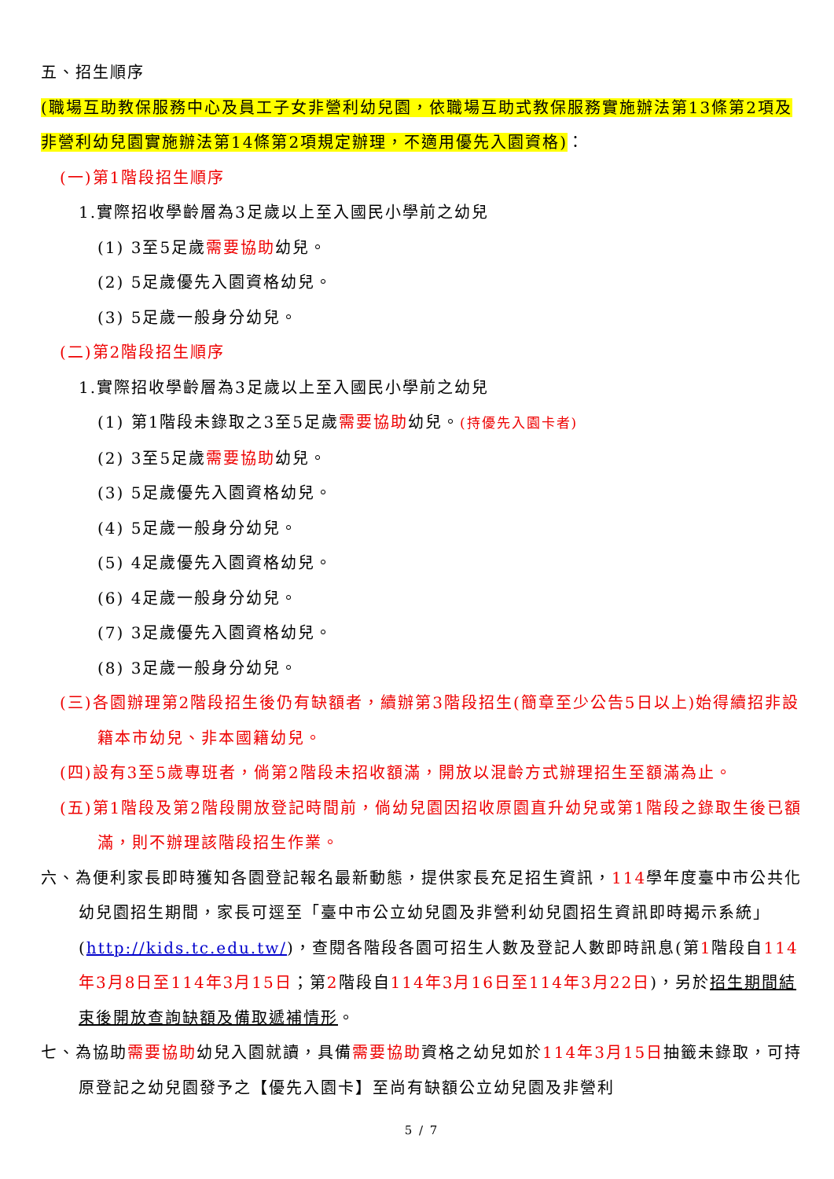五、招生順序
(職場互助教保服務中心及員工子女非營利幼兒園，依職場互助式教保服務實施辦法第13條第2項及非營利幼兒園實施辦法第14條第2項規定辦理，不適用優先入園資格)：
(一)第1階段招生順序
1.實際招收學齡層為3足歲以上至入國民小學前之幼兒
(1) 3至5足歲需要協助幼兒。
(2) 5足歲優先入園資格幼兒。
(3) 5足歲一般身分幼兒。
(二)第2階段招生順序
1.實際招收學齡層為3足歲以上至入國民小學前之幼兒
(1) 第1階段未錄取之3至5足歲需要協助幼兒。(持優先入園卡者)
(2) 3至5足歲需要協助幼兒。
(3) 5足歲優先入園資格幼兒。
(4) 5足歲一般身分幼兒。
(5) 4足歲優先入園資格幼兒。
(6) 4足歲一般身分幼兒。
(7) 3足歲優先入園資格幼兒。
(8) 3足歲一般身分幼兒。
(三)各園辦理第2階段招生後仍有缺額者，續辦第3階段招生(簡章至少公告5日以上)始得續招非設籍本市幼兒、非本國籍幼兒。
(四)設有3至5歲專班者，倘第2階段未招收額滿，開放以混齡方式辦理招生至額滿為止。
(五)第1階段及第2階段開放登記時間前，倘幼兒園因招收原園直升幼兒或第1階段之錄取生後已額滿，則不辦理該階段招生作業。
六、為便利家長即時獲知各園登記報名最新動態，提供家長充足招生資訊，114學年度臺中市公共化幼兒園招生期間，家長可逕至「臺中市公立幼兒園及非營利幼兒園招生資訊即時揭示系統」(http://kids.tc.edu.tw/)，查閱各階段各園可招生人數及登記人數即時訊息(第1階段自114年3月8日至114年3月15日；第2階段自114年3月16日至114年3月22日)，另於招生期間結束後開放查詢缺額及備取遞補情形。
七、為協助需要協助幼兒入園就讀，具備需要協助資格之幼兒如於114年3月15日抽籤未錄取，可持原登記之幼兒園發予之【優先入園卡】至尚有缺額公立幼兒園及非營利
5 / 7